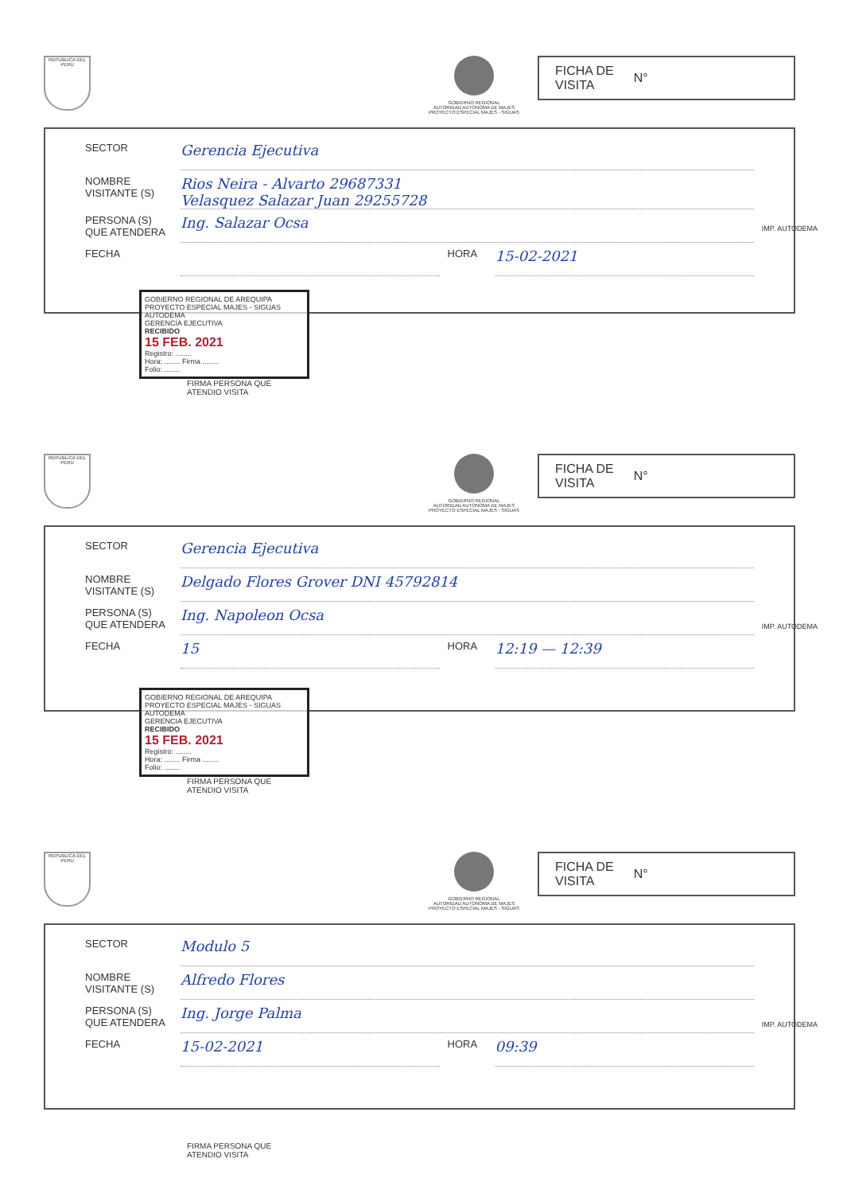REPUBLICA DEL PERU
GOBIERNO REGIONAL
AUTORIDAD AUTONOMA DE MAJES
PROYECTO ESPECIAL MAJES - SIGUAS
FICHA DE
VISITA N°
SECTOR Gerencia Ejecutiva
NOMBRE
VISITANTE (S) Rios Neira - Alvarto 29687331
Velasquez Salazar Juan 29255728
PERSONA (S)
QUE ATENDERA Ing. Salazar Ocsa
FECHA HORA 15-02-2021
IMP. AUTODEMA
GOBIERNO REGIONAL DE AREQUIPA
PROYECTO ESPECIAL MAJES - SIGUAS
AUTODEMA
GERENCIA EJECUTIVA
RECIBIDO
15 FEB. 2021
Registro: ........
Hora: ........ Firma ........
Folio: ........
FIRMA PERSONA QUE
ATENDIO VISITA
REPUBLICA DEL PERU
GOBIERNO REGIONAL
AUTORIDAD AUTONOMA DE MAJES
PROYECTO ESPECIAL MAJES - SIGUAS
FICHA DE
VISITA N°
SECTOR Gerencia Ejecutiva
NOMBRE
VISITANTE (S) Delgado Flores Grover DNI 45792814
PERSONA (S)
QUE ATENDERA Ing. Napoleon Ocsa
FECHA 15 HORA 12:19 — 12:39
IMP. AUTODEMA
GOBIERNO REGIONAL DE AREQUIPA
PROYECTO ESPECIAL MAJES - SIGUAS
AUTODEMA
GERENCIA EJECUTIVA
RECIBIDO
15 FEB. 2021
Registro: ........
Hora: ........ Firma ........
Folio: ........
FIRMA PERSONA QUE
ATENDIO VISITA
REPUBLICA DEL PERU
GOBIERNO REGIONAL
AUTORIDAD AUTONOMA DE MAJES
PROYECTO ESPECIAL MAJES - SIGUAS
FICHA DE
VISITA N°
SECTOR Modulo 5
NOMBRE
VISITANTE (S) Alfredo Flores
PERSONA (S)
QUE ATENDERA Ing. Jorge Palma
FECHA 15-02-2021 HORA 09:39
IMP. AUTODEMA
FIRMA PERSONA QUE
ATENDIO VISITA